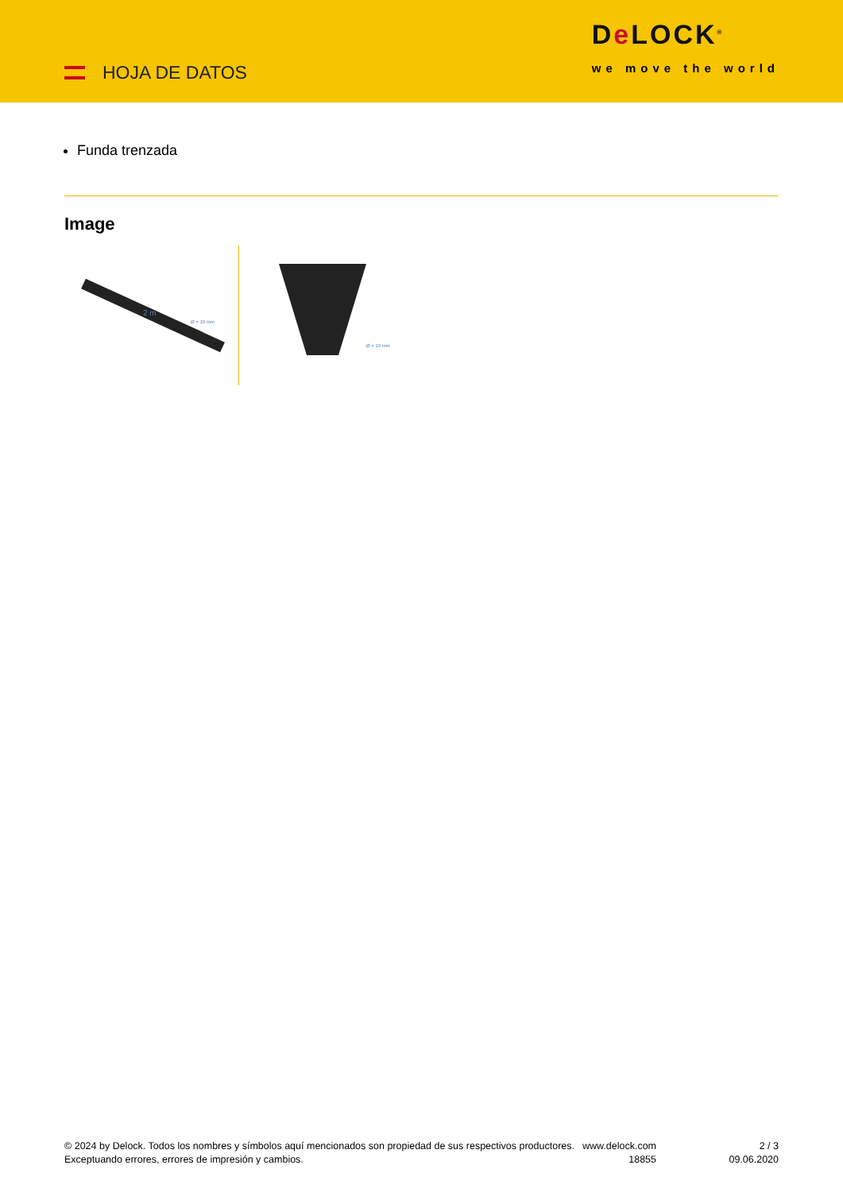HOJA DE DATOS
De LOCK<sup>®</sup>
we move the world
Funda trenzada
Image
2 m
Ø = 19 mm
Ø = 19 mm
© 2024 by Delock. Todos los nombres y símbolos aquí mencionados son propiedad de sus respectivos productores. Exceptuando errores, errores de impresión y cambios.
www.delock.com 18855
2 / 3
09.06.2020